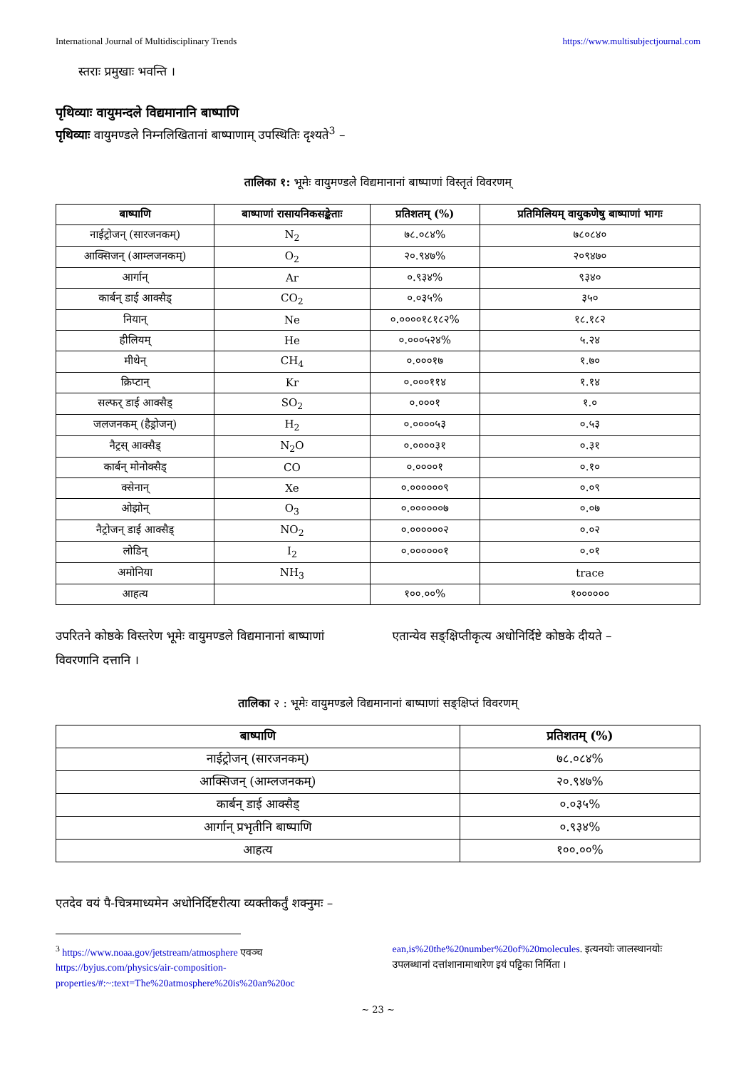International Journal of Multidisciplinary Trends https://www.multisubjectjournal.com
स्तराः प्रमुखाः भवन्ति ।
पृथिव्याः वायुमन्दले विद्यमानानि बाष्पाणि
पृथिव्याः वायुमण्डले निम्नलिखितानां बाष्पाणाम् उपस्थितिः दृश्यते<sup>3</sup> –
तालिका १: भूमेः वायुमण्डले विद्यमानानां बाष्पाणां विस्तृतं विवरणम्
| बाष्पाणि | बाष्पाणां रासायनिकसङ्केताः | प्रतिशतम् (%) | प्रतिमिलियम् वायुकणेषु बाष्पाणां भागः |
| --- | --- | --- | --- |
| नाईट्रोजन् (सारजनकम्) | N<sub>2</sub> | ७८.०८४% | ७८०८४० |
| आक्सिजन् (आम्लजनकम्) | O<sub>2</sub> | २०.९४७% | २०९४७० |
| आर्गान् | Ar | ०.९३४% | ९३४० |
| कार्बन् डाई आक्सैड् | CO<sub>2</sub> | ०.०३५% | ३५० |
| नियान् | Ne | ०.००००१८१८२% | १८.१८२ |
| हीलियम् | He | ०.०००५२४% | ५.२४ |
| मीथेन् | CH<sub>4</sub> | ०.०००१७ | १.७० |
| क्रिप्टान् | Kr | ०.०००११४ | १.१४ |
| सल्फर् डाई आक्सैड् | SO<sub>2</sub> | ०.०००१ | १.० |
| जलजनकम् (हैड्रोजन्) | H<sub>2</sub> | ०.००००५३ | ०.५३ |
| नैट्रस् आक्सैड् | N<sub>2</sub>O | ०.००००३१ | ०.३१ |
| कार्बन् मोनोक्सैड् | CO | ०.००००१ | ०.१० |
| क्सेनान् | Xe | ०.००००००९ | ०.०९ |
| ओझोन् | O<sub>3</sub> | ०.००००००७ | ०.०७ |
| नैट्रोजन् डाई आक्सैड् | NO<sub>2</sub> | ०.००००००२ | ०.०२ |
| लोडिन् | I<sub>2</sub> | ०.००००००१ | ०.०१ |
| अमोनिया | NH<sub>3</sub> | | trace |
| आहत्य | | १००.००% | १०००००० |
उपरितने कोष्ठके विस्तरेण भूमेः वायुमण्डले विद्यमानानां बाष्पाणां विवरणानि दत्तानि ।
एतान्येव सङ्क्षिप्तीकृत्य अधोनिर्दिष्टे कोष्ठके दीयते –
तालिका २ : भूमेः वायुमण्डले विद्यमानानां बाष्पाणां सङ्क्षिप्तं विवरणम्
| बाष्पाणि | प्रतिशतम् (%) |
| --- | --- |
| नाईट्रोजन् (सारजनकम्) | ७८.०८४% |
| आक्सिजन् (आम्लजनकम्) | २०.९४७% |
| कार्बन् डाई आक्सैड् | ०.०३५% |
| आर्गान् प्रभृतीनि बाष्पाणि | ०.९३४% |
| आहत्य | १००.००% |
एतदेव वयं पै-चित्रमाध्यमेन अधोनिर्दिष्टरीत्या व्यक्तीकर्तुं शक्नुमः –
<sup>3</sup> https://www.noaa.gov/jetstream/atmosphere एवञ्च https://byjus.com/physics/air-composition-properties/#:~:text=The%20atmosphere%20is%20an%20oc
ean,is%20the%20number%20of%20molecules. इत्यनयोः जालस्थानयोः उपलब्धानां दत्तांशानामाधारेण इयं पट्टिका निर्मिता ।
~ 23 ~